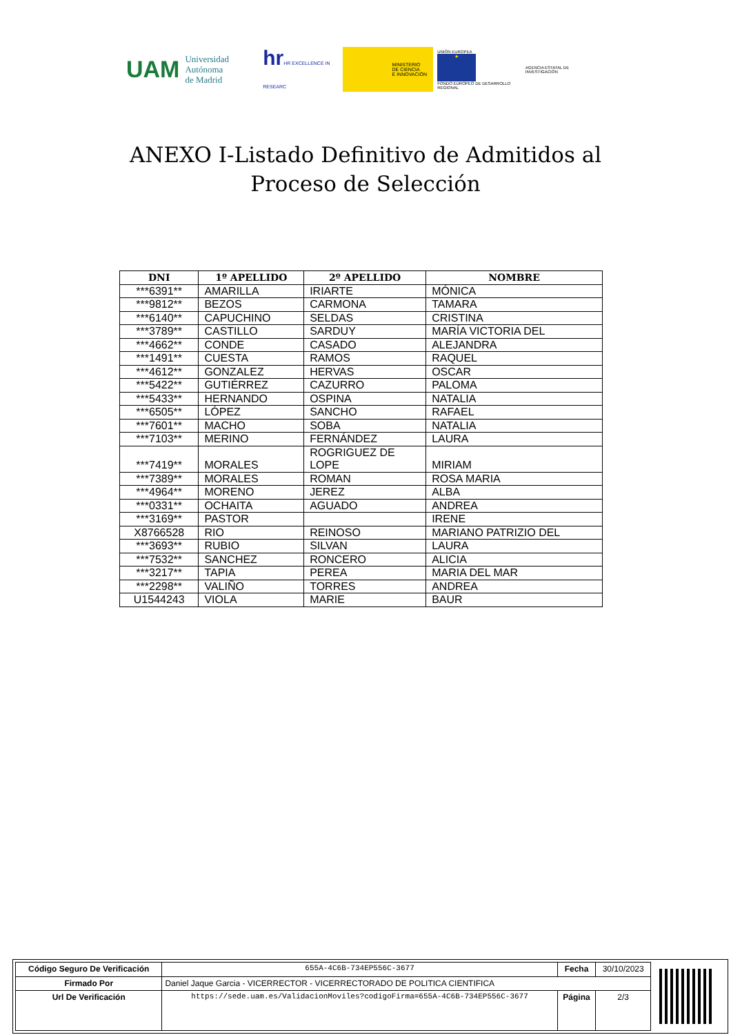UAM Universidad Autónoma
de Madrid
hrHR EXCELLENCE IN RESEARC
MINISTERIO
DE CIENCIA
E INNOVACIÓN
UNIÓN EUROPEA
★
FONDO EUROPEO DE DESARROLLO REGIONAL
AGENCIA ESTATAL DE INVESTIGACIÓN
ANEXO I-Listado Definitivo de Admitidos al
Proceso de Selección
| DNI | 1º APELLIDO | 2º APELLIDO | NOMBRE |
| --- | --- | --- | --- |
| ***6391** | AMARILLA | IRIARTE | MÓNICA |
| ***9812** | BEZOS | CARMONA | TAMARA |
| ***6140** | CAPUCHINO | SELDAS | CRISTINA |
| ***3789** | CASTILLO | SARDUY | MARÍA VICTORIA DEL |
| ***4662** | CONDE | CASADO | ALEJANDRA |
| ***1491** | CUESTA | RAMOS | RAQUEL |
| ***4612** | GONZALEZ | HERVAS | OSCAR |
| ***5422** | GUTIÉRREZ | CAZURRO | PALOMA |
| ***5433** | HERNANDO | OSPINA | NATALIA |
| ***6505** | LÓPEZ | SANCHO | RAFAEL |
| ***7601** | MACHO | SOBA | NATALIA |
| ***7103** | MERINO | FERNÁNDEZ | LAURA |
| ***7419** | MORALES | ROGRIGUEZ DE LOPE | MIRIAM |
| ***7389** | MORALES | ROMAN | ROSA MARIA |
| ***4964** | MORENO | JEREZ | ALBA |
| ***0331** | OCHAITA | AGUADO | ANDREA |
| ***3169** | PASTOR | | IRENE |
| X8766528 | RIO | REINOSO | MARIANO PATRIZIO DEL |
| ***3693** | RUBIO | SILVAN | LAURA |
| ***7532** | SANCHEZ | RONCERO | ALICIA |
| ***3217** | TAPIA | PEREA | MARIA DEL MAR |
| ***2298** | VALIÑO | TORRES | ANDREA |
| U1544243 | VIOLA | MARIE | BAUR |
| Código Seguro De Verificación | 655A-4C6B-734EP556C-3677 | Fecha | 30/10/2023 |
| Firmado Por | Daniel Jaque Garcia - VICERRECTOR - VICERRECTORADO DE POLITICA CIENTIFICA | | |
| Url De Verificación | https://sede.uam.es/ValidacionMoviles?codigoFirma=655A-4C6B-734EP556C-3677 | Página | 2/3 |